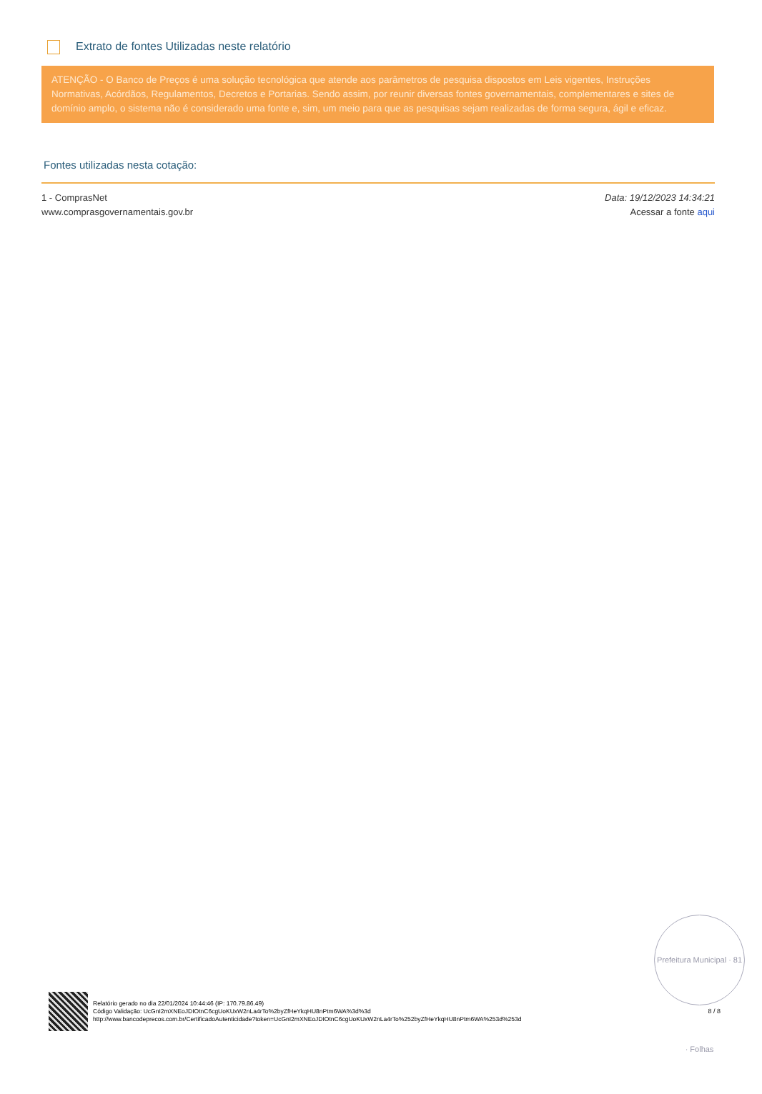Extrato de fontes Utilizadas neste relatório
ATENÇÃO - O Banco de Preços é uma solução tecnológica que atende aos parâmetros de pesquisa dispostos em Leis vigentes, Instruções Normativas, Acórdãos, Regulamentos, Decretos e Portarias. Sendo assim, por reunir diversas fontes governamentais, complementares e sites de domínio amplo, o sistema não é considerado uma fonte e, sim, um meio para que as pesquisas sejam realizadas de forma segura, ágil e eficaz.
Fontes utilizadas nesta cotação:
1 - ComprasNet
www.comprasgovernamentais.gov.br
Data: 19/12/2023 14:34:21
Acessar a fonte aqui
Prefeitura Municipal · 81 · Folhas
Relatório gerado no dia 22/01/2024 10:44:46 (IP: 170.79.86.49)
Código Validação: UcGnI2mXNEoJDIOtnC6cgUoKUxW2nLa4rTo%2byZfHeYkqHU8nPtm6WA%3d%3d
http://www.bancodeprecos.com.br/CertificadoAutenticidade?token=UcGnI2mXNEoJDIOtnC6cgUoKUxW2nLa4rTo%252byZfHeYkqHU8nPtm6WA%253d%253d
8 / 8